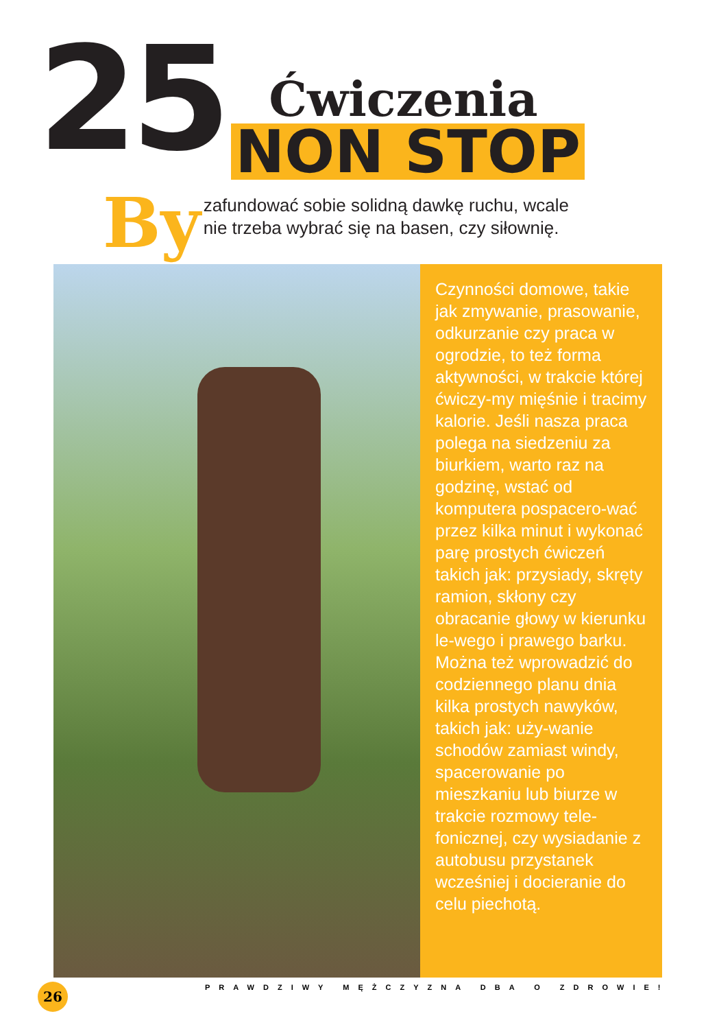25
Ćwiczenia
NON STOP
By
zafundować sobie solidną dawkę ruchu, wcale
nie trzeba wybrać się na basen, czy siłownię.
Czynności domowe, takie jak zmywanie, prasowanie, odkurzanie czy praca w ogrodzie, to też forma aktywności, w trakcie której ćwiczy-my mięśnie i tracimy kalorie. Jeśli nasza praca polega na siedzeniu za biurkiem, warto raz na godzinę, wstać od komputera pospacero-wać przez kilka minut i wykonać parę prostych ćwiczeń takich jak: przysiady, skręty ramion, skłony czy obracanie głowy w kierunku le-wego i prawego barku. Można też wprowadzić do codziennego planu dnia kilka prostych nawyków, takich jak: uży-wanie schodów zamiast windy, spacerowanie po mieszkaniu lub biurze w trakcie rozmowy tele-fonicznej, czy wysiadanie z autobusu przystanek wcześniej i docieranie do celu piechotą.
26
PRAWDZIWY MĘŻCZYZNA DBA O ZDROWIE!